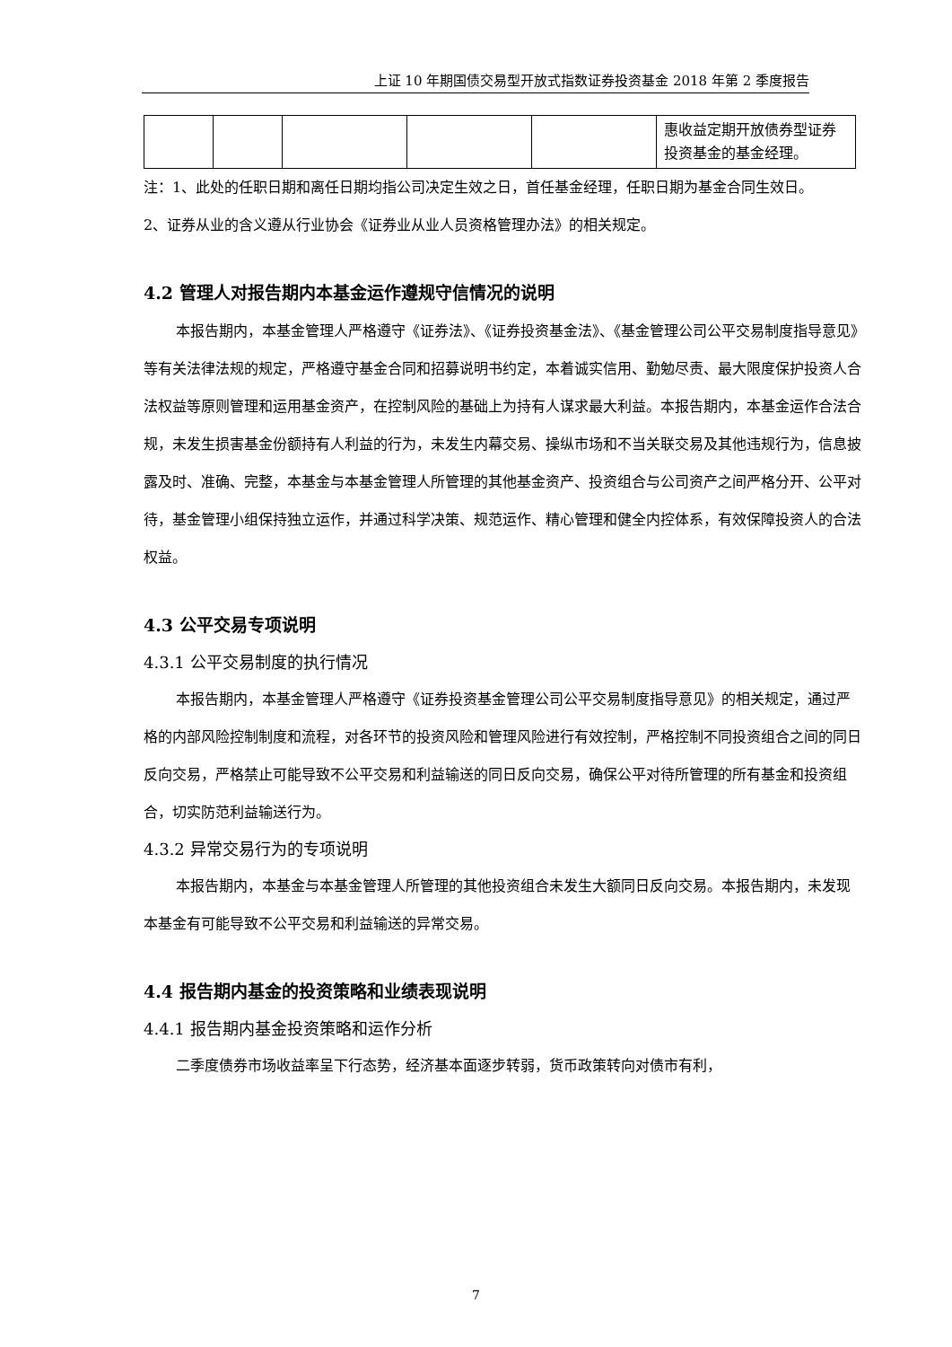上证 10 年期国债交易型开放式指数证券投资基金 2018 年第 2 季度报告
| | | | | | 惠收益定期开放债券型证券投资基金的基金经理。 |
注：1、此处的任职日期和离任日期均指公司决定生效之日，首任基金经理，任职日期为基金合同生效日。
2、证券从业的含义遵从行业协会《证券业从业人员资格管理办法》的相关规定。
4.2 管理人对报告期内本基金运作遵规守信情况的说明
本报告期内，本基金管理人严格遵守《证券法》、《证券投资基金法》、《基金管理公司公平交易制度指导意见》等有关法律法规的规定，严格遵守基金合同和招募说明书约定，本着诚实信用、勤勉尽责、最大限度保护投资人合法权益等原则管理和运用基金资产，在控制风险的基础上为持有人谋求最大利益。本报告期内，本基金运作合法合规，未发生损害基金份额持有人利益的行为，未发生内幕交易、操纵市场和不当关联交易及其他违规行为，信息披露及时、准确、完整，本基金与本基金管理人所管理的其他基金资产、投资组合与公司资产之间严格分开、公平对待，基金管理小组保持独立运作，并通过科学决策、规范运作、精心管理和健全内控体系，有效保障投资人的合法权益。
4.3 公平交易专项说明
4.3.1 公平交易制度的执行情况
本报告期内，本基金管理人严格遵守《证券投资基金管理公司公平交易制度指导意见》的相关规定，通过严格的内部风险控制制度和流程，对各环节的投资风险和管理风险进行有效控制，严格控制不同投资组合之间的同日反向交易，严格禁止可能导致不公平交易和利益输送的同日反向交易，确保公平对待所管理的所有基金和投资组合，切实防范利益输送行为。
4.3.2 异常交易行为的专项说明
本报告期内，本基金与本基金管理人所管理的其他投资组合未发生大额同日反向交易。本报告期内，未发现本基金有可能导致不公平交易和利益输送的异常交易。
4.4 报告期内基金的投资策略和业绩表现说明
4.4.1 报告期内基金投资策略和运作分析
二季度债券市场收益率呈下行态势，经济基本面逐步转弱，货币政策转向对债市有利，
7